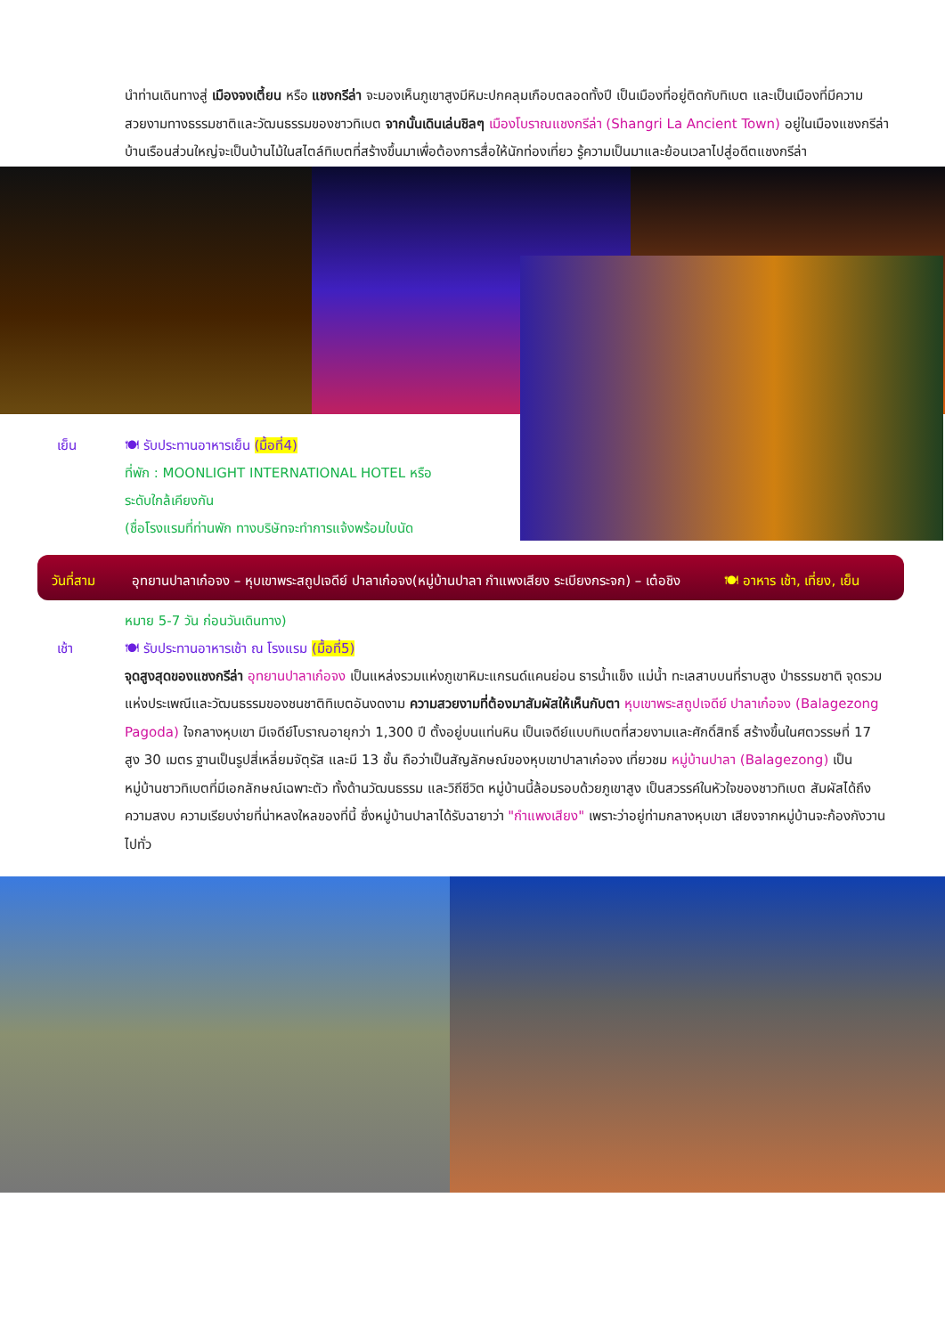นำท่านเดินทางสู่ เมืองจงเตี้ยน หรือ แชงกรีล่า จะมองเห็นภูเขาสูงมีหิมะปกคลุมเกือบตลอดทั้งปี เป็นเมืองที่อยู่ติดกับทิเบต และเป็นเมืองที่มีความสวยงามทางธรรมชาติและวัฒนธรรมของชาวทิเบต จากนั้นเดินเล่นชิลๆ เมืองโบราณแชงกรีล่า (Shangri La Ancient Town) อยู่ในเมืองแชงกรีล่าบ้านเรือนส่วนใหญ่จะเป็นบ้านไม้ในสไตล์ทิเบตที่สร้างขึ้นมาเพื่อต้องการสื่อให้นักท่องเที่ยว รู้ความเป็นมาและย้อนเวลาไปสู่อดีตแชงกรีล่า
เย็น 🍽 รับประทานอาหารเย็น (มื้อที่4)
ที่พัก : MOONLIGHT INTERNATIONAL HOTEL หรือ
ระดับใกล้เคียงกัน
(ชื่อโรงแรมที่ท่านพัก ทางบริษัทจะทำการแจ้งพร้อมใบนัด
วันที่สาม อุทยานปาลาเก๋อจง – หุบเขาพระสถูปเจดีย์ ปาลาเก๋อจง(หมู่บ้านปาลา กำแพงเสียง ระเบียงกระจก) – เต๋อชิง 🍽 อาหาร เช้า, เที่ยง, เย็น
หมาย 5-7 วัน ก่อนวันเดินทาง)
เช้า 🍽 รับประทานอาหารเช้า ณ โรงแรม (มื้อที่5)
จุดสูงสุดของแชงกรีล่า อุทยานปาลาเก๋อจง เป็นแหล่งรวมแห่งภูเขาหิมะแกรนด์แคนย่อน ธารน้ำแข็ง แม่น้ำ ทะเลสาบบนที่ราบสูง ป่าธรรมชาติ จุดรวมแห่งประเพณีและวัฒนธรรมของชนชาติทิเบตอันงดงาม ความสวยงามที่ต้องมาสัมผัสให้เห็นกับตา หุบเขาพระสถูปเจดีย์ ปาลาเก๋อจง (Balagezong Pagoda) ใจกลางหุบเขา มีเจดีย์โบราณอายุกว่า 1,300 ปี ตั้งอยู่บนแท่นหิน เป็นเจดีย์แบบทิเบตที่สวยงามและศักดิ์สิทธิ์ สร้างขึ้นในศตวรรษที่ 17 สูง 30 เมตร ฐานเป็นรูปสี่เหลี่ยมจัตุรัส และมี 13 ชั้น ถือว่าเป็นสัญลักษณ์ของหุบเขาปาลาเก๋อจง เที่ยวชม หมู่บ้านปาลา (Balagezong) เป็นหมู่บ้านชาวทิเบตที่มีเอกลักษณ์เฉพาะตัว ทั้งด้านวัฒนธรรม และวิถีชีวิต หมู่บ้านนี้ล้อมรอบด้วยภูเขาสูง เป็นสวรรค์ในหัวใจของชาวทิเบต สัมผัสได้ถึง ความสงบ ความเรียบง่ายที่น่าหลงใหลของที่นี้ ซึ่งหมู่บ้านปาลาได้รับฉายาว่า "กำแพงเสียง" เพราะว่าอยู่ท่ามกลางหุบเขา เสียงจากหมู่บ้านจะก้องกังวานไปทั่ว